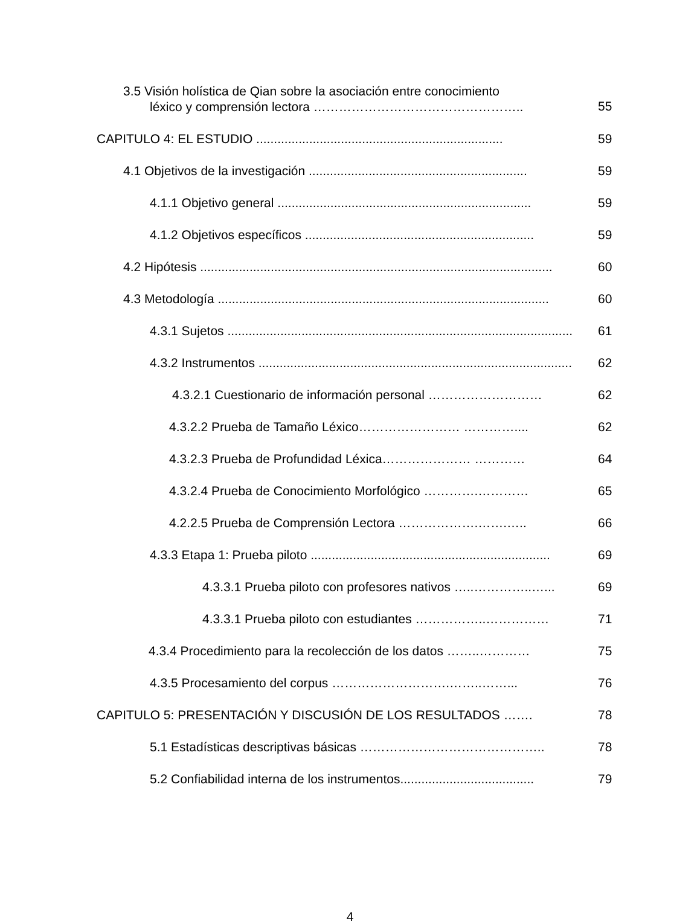3.5 Visión holística de Qian sobre la asociación entre conocimiento
léxico y comprensión lectora …………………………………………..
55
CAPITULO 4: EL ESTUDIO ......................................................................
59
4.1 Objetivos de la investigación ..............................................................
59
4.1.1 Objetivo general ........................................................................
59
4.1.2 Objetivos específicos .................................................................
59
4.2 Hipótesis ....................................................................................................
60
4.3 Metodología ..............................................................................................
60
4.3.1 Sujetos ......................................................................................................
61
4.3.2 Instrumentos ...........................................................................................
62
4.3.2.1 Cuestionario de información personal ………………………
62
4.3.2.2 Prueba de Tamaño Léxico…………………… …………....
62
4.3.2.3 Prueba de Profundidad Léxica………………… …………
64
4.3.2.4 Prueba de Conocimiento Morfológico ………….…………
65
4.2.2.5 Prueba de Comprensión Lectora ……………….…….…..
66
4.3.3 Etapa 1: Prueba piloto ....................................................................
69
4.3.3.1 Prueba piloto con profesores nativos …..…………..…...
69
4.3.3.1 Prueba piloto con estudiantes ……………..……………
71
4.3.4 Procedimiento para la recolección de los datos ……..…………
75
4.3.5 Procesamiento del corpus ……………………….……..……...
76
CAPITULO 5: PRESENTACIÓN Y DISCUSIÓN DE LOS RESULTADOS …….
78
5.1 Estadísticas descriptivas básicas ……………………………………..
78
5.2 Confiabilidad interna de los instrumentos......................................
79
4